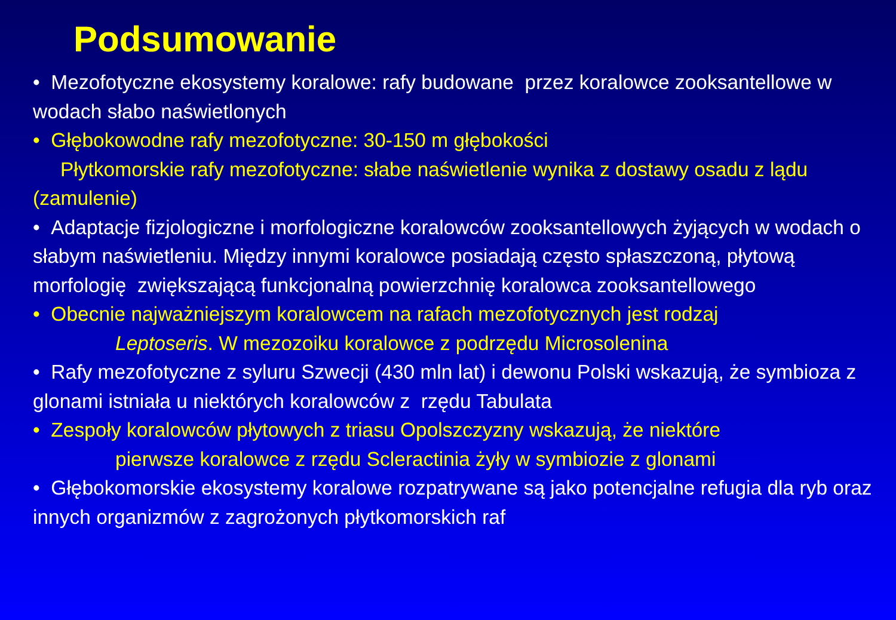Podsumowanie
• Mezofotyczne ekosystemy koralowe: rafy budowane przez koralowce zooksantellowe w wodach słabo naświetlonych
• Głębokowodne rafy mezofotyczne: 30-150 m głębokości
Płytkomorskie rafy mezofotyczne: słabe naświetlenie wynika z dostawy osadu z lądu (zamulenie)
• Adaptacje fizjologiczne i morfologiczne koralowców zooksantellowych żyjących w wodach o słabym naświetleniu. Między innymi koralowce posiadają często spłaszczoną, płytową morfologię zwiększającą funkcjonalną powierzchnię koralowca zooksantellowego
• Obecnie najważniejszym koralowcem na rafach mezofotycznych jest rodzaj
Leptoseris. W mezozoiku koralowce z podrzędu Microsolenina
• Rafy mezofotyczne z syluru Szwecji (430 mln lat) i dewonu Polski wskazują, że symbioza z glonami istniała u niektórych koralowców z rzędu Tabulata
• Zespoły koralowców płytowych z triasu Opolszczyzny wskazują, że niektóre
pierwsze koralowce z rzędu Scleractinia żyły w symbiozie z glonami
• Głębokomorskie ekosystemy koralowe rozpatrywane są jako potencjalne refugia dla ryb oraz innych organizmów z zagrożonych płytkomorskich raf